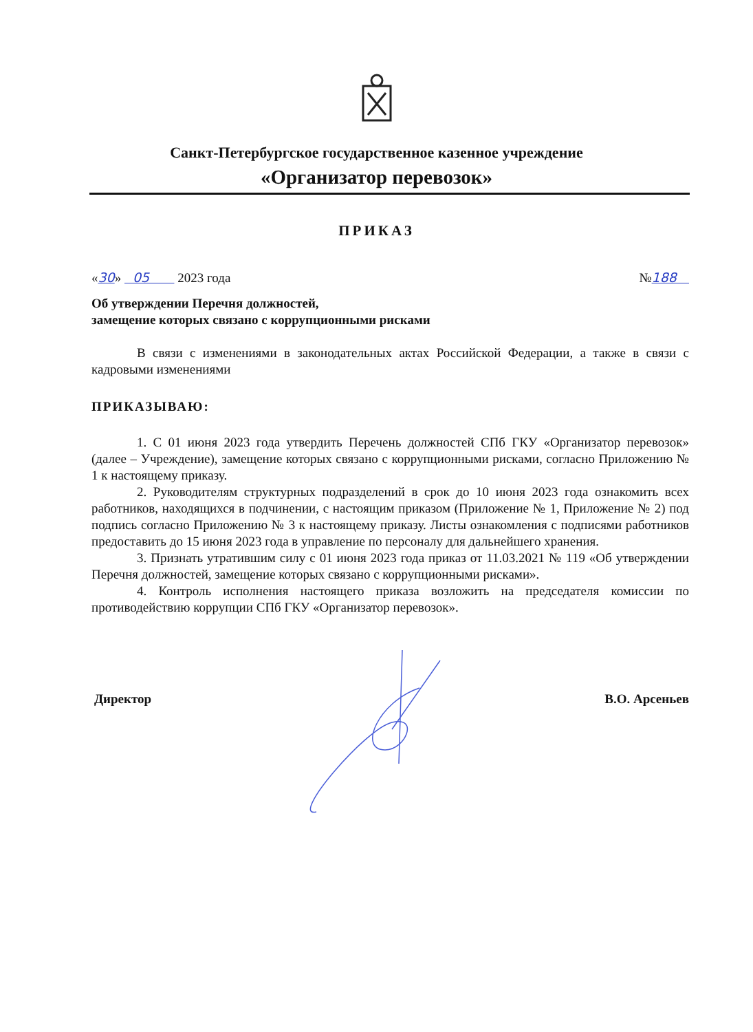Санкт-Петербургское государственное казенное учреждение
«Организатор перевозок»
ПРИКАЗ
«30» 05 2023 года №188
Об утверждении Перечня должностей,
замещение которых связано с коррупционными рисками
В связи с изменениями в законодательных актах Российской Федерации, а также в связи с кадровыми изменениями
ПРИКАЗЫВАЮ:
1. С 01 июня 2023 года утвердить Перечень должностей СПб ГКУ «Организатор перевозок» (далее – Учреждение), замещение которых связано с коррупционными рисками, согласно Приложению № 1 к настоящему приказу.
2. Руководителям структурных подразделений в срок до 10 июня 2023 года ознакомить всех работников, находящихся в подчинении, с настоящим приказом (Приложение № 1, Приложение № 2) под подпись согласно Приложению № 3 к настоящему приказу. Листы ознакомления с подписями работников предоставить до 15 июня 2023 года в управление по персоналу для дальнейшего хранения.
3. Признать утратившим силу с 01 июня 2023 года приказ от 11.03.2021 № 119 «Об утверждении Перечня должностей, замещение которых связано с коррупционными рисками».
4. Контроль исполнения настоящего приказа возложить на председателя комиссии по противодействию коррупции СПб ГКУ «Организатор перевозок».
Директор В.О. Арсеньев